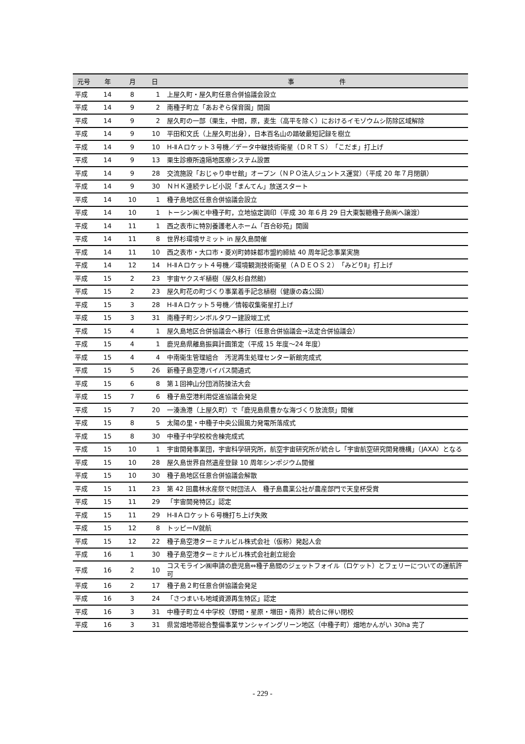| 元号 | 年 | 月 | 日 | 事 件 |
| --- | --- | --- | --- | --- |
| 平成 | 14 | 8 | 1 | 上屋久町・屋久町任意合併協議会設立 |
| 平成 | 14 | 9 | 2 | 南種子町立「あおぞら保育園」開園 |
| 平成 | 14 | 9 | 2 | 屋久町の一部（栗生，中間，原，麦生（高平を除く）におけるイモゾウムシ防除区域解除 |
| 平成 | 14 | 9 | 10 | 平田和文氏（上屋久町出身），日本百名山の踏破最短記録を樹立 |
| 平成 | 14 | 9 | 10 | H-ⅡＡロケット３号機／データ中継技術衛星（ＤＲＴＳ）「こだま」打上げ |
| 平成 | 14 | 9 | 13 | 栗生診療所遠隔地医療システム設置 |
| 平成 | 14 | 9 | 28 | 交流施設「おじゃり申せ館」オープン（ＮＰＯ法人ジュントス運営）（平成 20 年７月閉鎖） |
| 平成 | 14 | 9 | 30 | ＮＨＫ連続テレビ小説「まんてん」放送スタート |
| 平成 | 14 | 10 | 1 | 種子島地区任意合併協議会設立 |
| 平成 | 14 | 10 | 1 | トーシン㈱と中種子町，立地協定調印（平成 30 年６月 29 日大東製糖種子島㈱へ譲渡） |
| 平成 | 14 | 11 | 1 | 西之表市に特別養護老人ホーム「百合砂苑」開園 |
| 平成 | 14 | 11 | 8 | 世界杉環境サミット in 屋久島開催 |
| 平成 | 14 | 11 | 10 | 西之表市・大口市・菱刈町姉妹都市盟約締結 40 周年記念事業実施 |
| 平成 | 14 | 12 | 14 | H-ⅡＡロケット４号機／環境観測技術衛星（ＡＤＥＯＳ２）「みどりⅡ」打上げ |
| 平成 | 15 | 2 | 23 | 宇宙ヤクスギ植樹（屋久杉自然館) |
| 平成 | 15 | 2 | 23 | 屋久町花の町づくり事業着手記念植樹（健康の森公園） |
| 平成 | 15 | 3 | 28 | H-ⅡＡロケット５号機／情報収集衛星打上げ |
| 平成 | 15 | 3 | 31 | 南種子町シンボルタワー建設竣工式 |
| 平成 | 15 | 4 | 1 | 屋久島地区合併協議会へ移行（任意合併協議会→法定合併協議会） |
| 平成 | 15 | 4 | 1 | 鹿児島県離島振興計画策定（平成 15 年度～24 年度） |
| 平成 | 15 | 4 | 4 | 中南衛生管理組合 汚泥再生処理センター新館完成式 |
| 平成 | 15 | 5 | 26 | 新種子島空港バイパス開通式 |
| 平成 | 15 | 6 | 8 | 第１回神山分団消防操法大会 |
| 平成 | 15 | 7 | 6 | 種子島空港利用促進協議会発足 |
| 平成 | 15 | 7 | 20 | 一湊漁港（上屋久町）で「鹿児島県豊かな海づくり放流祭」開催 |
| 平成 | 15 | 8 | 5 | 太陽の里・中種子中央公園風力発電所落成式 |
| 平成 | 15 | 8 | 30 | 中種子中学校校舎棟完成式 |
| 平成 | 15 | 10 | 1 | 宇宙開発事業団，宇宙科学研究所，航空宇宙研究所が統合し「宇宙航空研究開発機構」（JAXA）となる |
| 平成 | 15 | 10 | 28 | 屋久島世界自然遺産登録 10 周年シンポジウム開催 |
| 平成 | 15 | 10 | 30 | 種子島地区任意合併協議会解散 |
| 平成 | 15 | 11 | 23 | 第 42 回農林水産祭で財団法人 種子島農業公社が農産部門で天皇杯受賞 |
| 平成 | 15 | 11 | 29 | 「宇宙開発特区」認定 |
| 平成 | 15 | 11 | 29 | H-ⅡＡロケット６号機打ち上げ失敗 |
| 平成 | 15 | 12 | 8 | トッピーⅣ就航 |
| 平成 | 15 | 12 | 22 | 種子島空港ターミナルビル株式会社（仮称）発起人会 |
| 平成 | 16 | 1 | 30 | 種子島空港ターミナルビル株式会社創立総会 |
| 平成 | 16 | 2 | 10 | コスモライン㈱申請の鹿児島⇔種子島間のジェットフォイル（ロケット）とフェリーについての運航許可 |
| 平成 | 16 | 2 | 17 | 種子島２町任意合併協議会発足 |
| 平成 | 16 | 3 | 24 | 「さつまいも地域資源再生特区」認定 |
| 平成 | 16 | 3 | 31 | 中種子町立４中学校（野間・星原・増田・南界）統合に伴い閉校 |
| 平成 | 16 | 3 | 31 | 県営畑地帯総合整備事業サンシャイングリーン地区（中種子町）畑地かんがい 30ha 完了 |
- 229 -